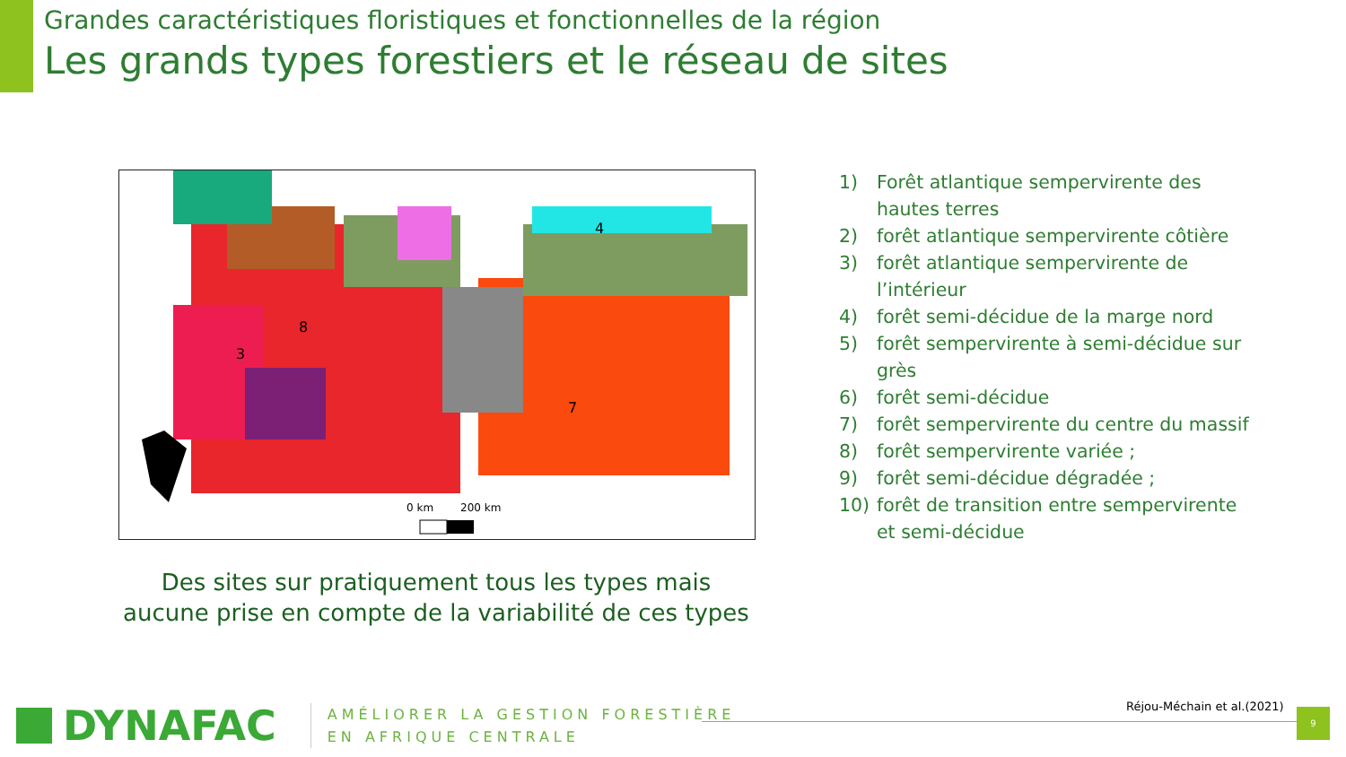Grandes caractéristiques floristiques et fonctionnelles de la région
Les grands types forestiers et le réseau de sites
0 km
200 km
7
4
8
3
Des sites sur pratiquement tous les types mais aucune prise en compte de la variabilité de ces types
1) Forêt atlantique sempervirente des hautes terres
2) forêt atlantique sempervirente côtière
3) forêt atlantique sempervirente de l’intérieur
4) forêt semi-décidue de la marge nord
5) forêt sempervirente à semi-décidue sur grès
6) forêt semi-décidue
7) forêt sempervirente du centre du massif
8) forêt sempervirente variée ;
9) forêt semi-décidue dégradée ;
10) forêt de transition entre sempervirente et semi-décidue
DYNAFAC
AMÉLIORER LA GESTION FORESTIÈRE
EN AFRIQUE CENTRALE
Réjou-Méchain et al.(2021) 9